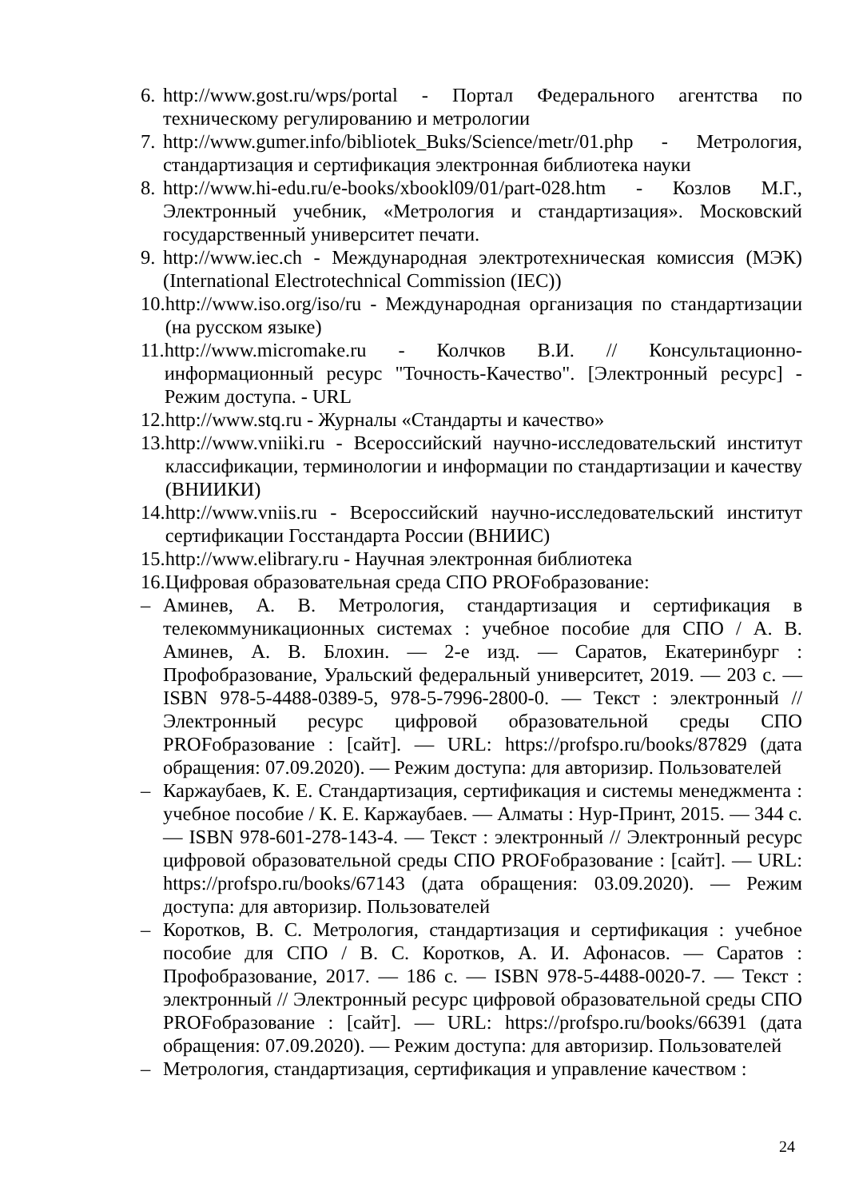6. http://www.gost.ru/wps/portal - Портал Федерального агентства по техническому регулированию и метрологии
7. http://www.gumer.info/bibliotek_Buks/Science/metr/01.php - Метрология, стандартизация и сертификация электронная библиотека науки
8. http://www.hi-edu.ru/e-books/xbookl09/01/part-028.htm - Козлов М.Г., Электронный учебник, «Метрология и стандартизация». Московский государственный университет печати.
9. http://www.iec.ch - Международная электротехническая комиссия (МЭК) (International Electrotechnical Commission (IEC))
10. http://www.iso.org/iso/ru - Международная организация по стандартизации (на русском языке)
11. http://www.micromake.ru - Колчков В.И. // Консультационно-информационный ресурс "Точность-Качество". [Электронный ресурс] - Режим доступа. - URL
12. http://www.stq.ru - Журналы «Стандарты и качество»
13. http://www.vniiki.ru - Всероссийский научно-исследовательский институт классификации, терминологии и информации по стандартизации и качеству (ВНИИКИ)
14. http://www.vniis.ru - Всероссийский научно-исследовательский институт сертификации Госстандарта России (ВНИИС)
15. http://www.elibrary.ru - Научная электронная библиотека
16. Цифровая образовательная среда СПО PROFобразование:
– Аминев, А. В. Метрология, стандартизация и сертификация в телекоммуникационных системах : учебное пособие для СПО / А. В. Аминев, А. В. Блохин. — 2-е изд. — Саратов, Екатеринбург : Профобразование, Уральский федеральный университет, 2019. — 203 c. — ISBN 978-5-4488-0389-5, 978-5-7996-2800-0. — Текст : электронный // Электронный ресурс цифровой образовательной среды СПО PROFобразование : [сайт]. — URL: https://profspo.ru/books/87829 (дата обращения: 07.09.2020). — Режим доступа: для авторизир. Пользователей
– Каржаубаев, К. Е. Стандартизация, сертификация и системы менеджмента : учебное пособие / К. Е. Каржаубаев. — Алматы : Нур-Принт, 2015. — 344 c. — ISBN 978-601-278-143-4. — Текст : электронный // Электронный ресурс цифровой образовательной среды СПО PROFобразование : [сайт]. — URL: https://profspo.ru/books/67143 (дата обращения: 03.09.2020). — Режим доступа: для авторизир. Пользователей
– Коротков, В. С. Метрология, стандартизация и сертификация : учебное пособие для СПО / В. С. Коротков, А. И. Афонасов. — Саратов : Профобразование, 2017. — 186 c. — ISBN 978-5-4488-0020-7. — Текст : электронный // Электронный ресурс цифровой образовательной среды СПО PROFобразование : [сайт]. — URL: https://profspo.ru/books/66391 (дата обращения: 07.09.2020). — Режим доступа: для авторизир. Пользователей
– Метрология, стандартизация, сертификация и управление качеством :
24